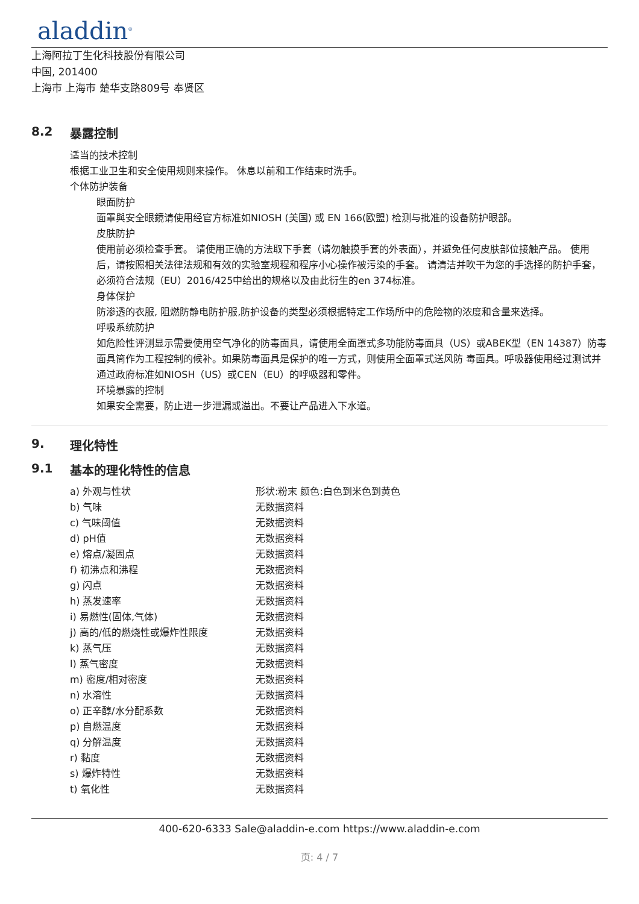aladdin<sup>®</sup>
上海阿拉丁生化科技股份有限公司
中国, 201400
上海市 上海市 楚华支路809号 奉贤区
8.2 暴露控制
适当的技术控制
根据工业卫生和安全使用规则来操作。 休息以前和工作结束时洗手。
个体防护装备
眼面防护
面罩與安全眼鏡请使用经官方标准如NIOSH (美国) 或 EN 166(欧盟) 检测与批准的设备防护眼部。
皮肤防护
使用前必须检查手套。 请使用正确的方法取下手套（请勿触摸手套的外表面），并避免任何皮肤部位接触产品。 使用后，请按照相关法律法规和有效的实验室规程和程序小心操作被污染的手套。 请清洁并吹干为您的手选择的防护手套，必须符合法规（EU）2016/425中给出的规格以及由此衍生的en 374标准。
身体保护
防渗透的衣服, 阻燃防静电防护服,防护设备的类型必须根据特定工作场所中的危险物的浓度和含量来选择。
呼吸系统防护
如危险性评测显示需要使用空气净化的防毒面具，请使用全面罩式多功能防毒面具（US）或ABEK型（EN 14387）防毒面具筒作为工程控制的候补。如果防毒面具是保护的唯一方式，则使用全面罩式送风防 毒面具。呼吸器使用经过测试并通过政府标准如NIOSH（US）或CEN（EU）的呼吸器和零件。
环境暴露的控制
如果安全需要，防止进一步泄漏或溢出。不要让产品进入下水道。
9. 理化特性
9.1 基本的理化特性的信息
| a) 外观与性状 | 形状:粉末 颜色:白色到米色到黄色 |
| b) 气味 | 无数据资料 |
| c) 气味阈值 | 无数据资料 |
| d) pH值 | 无数据资料 |
| e) 熔点/凝固点 | 无数据资料 |
| f) 初沸点和沸程 | 无数据资料 |
| g) 闪点 | 无数据资料 |
| h) 蒸发速率 | 无数据资料 |
| i) 易燃性(固体,气体) | 无数据资料 |
| j) 高的/低的燃烧性或爆炸性限度 | 无数据资料 |
| k) 蒸气压 | 无数据资料 |
| l) 蒸气密度 | 无数据资料 |
| m) 密度/相对密度 | 无数据资料 |
| n) 水溶性 | 无数据资料 |
| o) 正辛醇/水分配系数 | 无数据资料 |
| p) 自燃温度 | 无数据资料 |
| q) 分解温度 | 无数据资料 |
| r) 黏度 | 无数据资料 |
| s) 爆炸特性 | 无数据资料 |
| t) 氧化性 | 无数据资料 |
400-620-6333 Sale@aladdin-e.com https://www.aladdin-e.com
页: 4 / 7